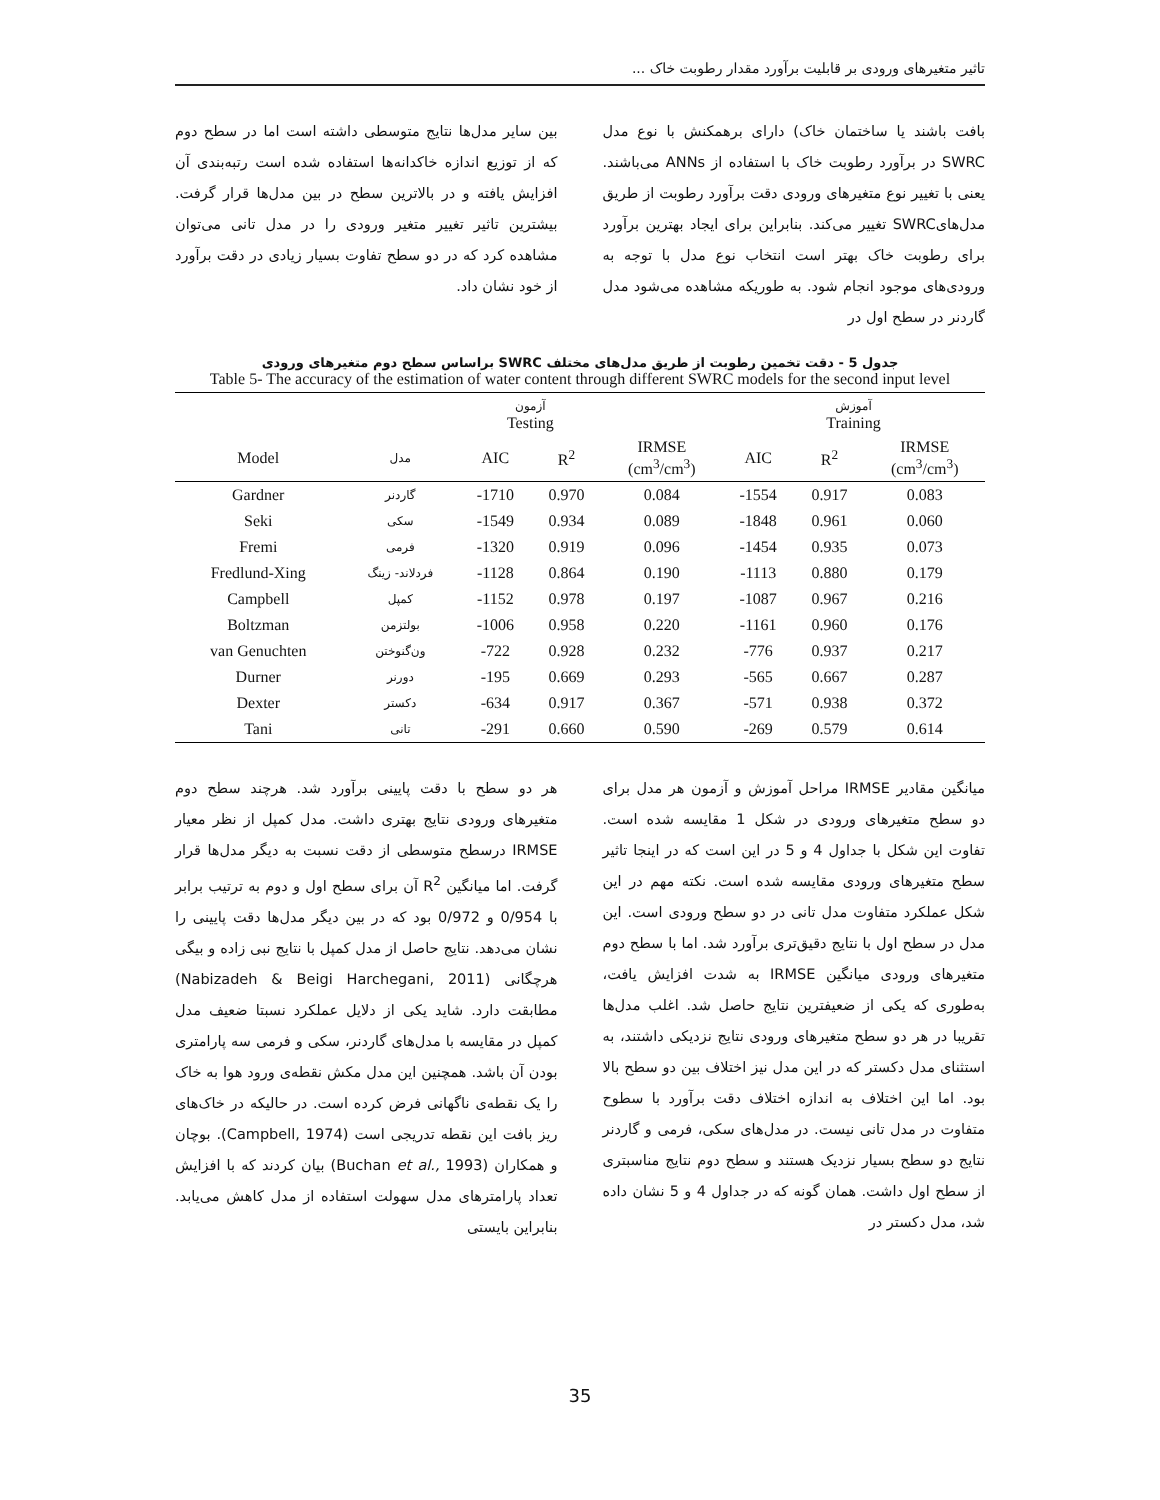تاثیر متغیرهای ورودی بر قابلیت برآورد مقدار رطوبت خاک ...
بافت باشند یا ساختمان خاک) دارای برهمکنش با نوع مدل SWRC در برآورد رطوبت خاک با استفاده از ANNs می‌باشند. یعنی با تغییر نوع متغیرهای ورودی دقت برآورد رطوبت از طریق مدل‌هایSWRC تغییر می‌کند. بنابراین برای ایجاد بهترین برآورد برای رطوبت خاک بهتر است انتخاب نوع مدل با توجه به ورودی‌های موجود انجام شود. به طوریکه مشاهده می‌شود مدل گاردنر در سطح اول در
بین سایر مدل‌ها نتایج متوسطی داشته است اما در سطح دوم که از توزیع اندازه خاکدانه‌ها استفاده شده است رتبه‌بندی آن افزایش یافته و در بالاترین سطح در بین مدل‌ها قرار گرفت. بیشترین تاثیر تغییر متغیر ورودی را در مدل تانی می‌توان مشاهده کرد که در دو سطح تفاوت بسیار زیادی در دقت برآورد از خود نشان داد.
جدول 5 - دقت تخمین رطوبت از طریق مدل‌های مختلف SWRC براساس سطح دوم متغیرهای ورودی
Table 5- The accuracy of the estimation of water content through different SWRC models for the second input level
| | | آزمون Testing | | | آموزش Training | | |
| --- | --- | --- | --- | --- | --- | --- | --- |
| Model | مدل | AIC | R<sup>2</sup> | IRMSE (cm<sup>3</sup>/cm<sup>3</sup>) | AIC | R<sup>2</sup> | IRMSE (cm<sup>3</sup>/cm<sup>3</sup>) |
| Gardner | گاردنر | -1710 | 0.970 | 0.084 | -1554 | 0.917 | 0.083 |
| Seki | سکی | -1549 | 0.934 | 0.089 | -1848 | 0.961 | 0.060 |
| Fremi | فرمی | -1320 | 0.919 | 0.096 | -1454 | 0.935 | 0.073 |
| Fredlund-Xing | فردلاند- زینگ | -1128 | 0.864 | 0.190 | -1113 | 0.880 | 0.179 |
| Campbell | کمپل | -1152 | 0.978 | 0.197 | -1087 | 0.967 | 0.216 |
| Boltzman | بولتزمن | -1006 | 0.958 | 0.220 | -1161 | 0.960 | 0.176 |
| van Genuchten | ون‌گنوختن | -722 | 0.928 | 0.232 | -776 | 0.937 | 0.217 |
| Durner | دورنر | -195 | 0.669 | 0.293 | -565 | 0.667 | 0.287 |
| Dexter | دکستر | -634 | 0.917 | 0.367 | -571 | 0.938 | 0.372 |
| Tani | تانی | -291 | 0.660 | 0.590 | -269 | 0.579 | 0.614 |
میانگین مقادیر IRMSE مراحل آموزش و آزمون هر مدل برای دو سطح متغیرهای ورودی در شکل 1 مقایسه شده است. تفاوت این شکل با جداول 4 و 5 در این است که در اینجا تاثیر سطح متغیرهای ورودی مقایسه شده است. نکته مهم در این شکل عملکرد متفاوت مدل تانی در دو سطح ورودی است. این مدل در سطح اول با نتایج دقیق‌تری برآورد شد. اما با سطح دوم متغیرهای ورودی میانگین IRMSE به شدت افزایش یافت، به‌طوری که یکی از ضعیفترین نتایج حاصل شد. اغلب مدل‌ها تقریبا در هر دو سطح متغیرهای ورودی نتایج نزدیکی داشتند، به استثنای مدل دکستر که در این مدل نیز اختلاف بین دو سطح بالا بود. اما این اختلاف به اندازه اختلاف دقت برآورد با سطوح متفاوت در مدل تانی نیست. در مدل‌های سکی، فرمی و گاردنر نتایج دو سطح بسیار نزدیک هستند و سطح دوم نتایج مناسبتری از سطح اول داشت. همان گونه که در جداول 4 و 5 نشان داده شد، مدل دکستر در
هر دو سطح با دقت پایینی برآورد شد. هرچند سطح دوم متغیرهای ورودی نتایج بهتری داشت. مدل کمپل از نظر معیار IRMSE درسطح متوسطی از دقت نسبت به دیگر مدل‌ها قرار گرفت. اما میانگین R<sup>2</sup> آن برای سطح اول و دوم به ترتیب برابر با 0/954 و 0/972 بود که در بین دیگر مدل‌ها دقت پایینی را نشان می‌دهد. نتایج حاصل از مدل کمپل با نتایج نبی زاده و بیگی هرچگانی (Nabizadeh & Beigi Harchegani, 2011) مطابقت دارد. شاید یکی از دلایل عملکرد نسبتا ضعیف مدل کمپل در مقایسه با مدل‌های گاردنر، سکی و فرمی سه پارامتری بودن آن باشد. همچنین این مدل مکش نقطه‌ی ورود هوا به خاک را یک نقطه‌ی ناگهانی فرض کرده است. در حالیکه در خاک‌های ریز بافت این نقطه تدریجی است (Campbell, 1974). بوچان و همکاران (Buchan et al., 1993) بیان کردند که با افزایش تعداد پارامترهای مدل سهولت استفاده از مدل کاهش می‌یابد. بنابراین بایستی
35